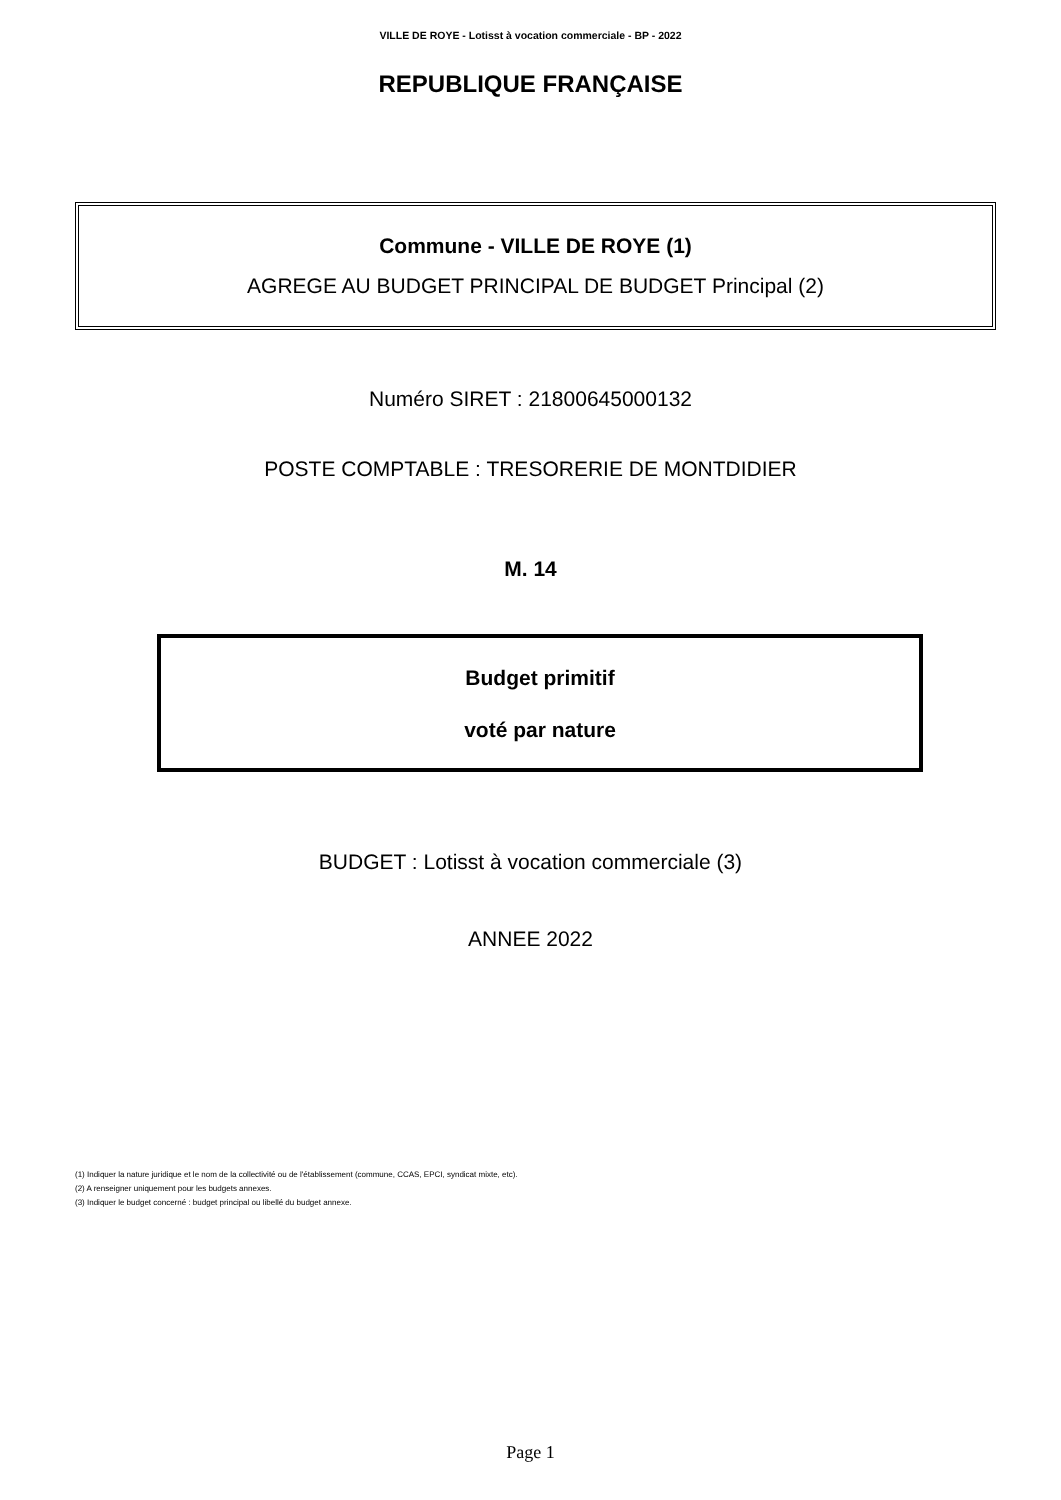VILLE DE ROYE - Lotisst à vocation commerciale - BP - 2022
REPUBLIQUE FRANÇAISE
Commune - VILLE DE ROYE (1)
AGREGE AU BUDGET PRINCIPAL DE BUDGET Principal (2)
Numéro SIRET : 21800645000132
POSTE COMPTABLE : TRESORERIE DE MONTDIDIER
M. 14
Budget primitif
voté par nature
BUDGET : Lotisst à vocation commerciale (3)
ANNEE 2022
(1) Indiquer la nature juridique et le nom de la collectivité ou de l'établissement (commune, CCAS, EPCI, syndicat mixte, etc).
(2) A renseigner uniquement pour les budgets annexes.
(3) Indiquer le budget concerné : budget principal ou libellé du budget annexe.
Page 1